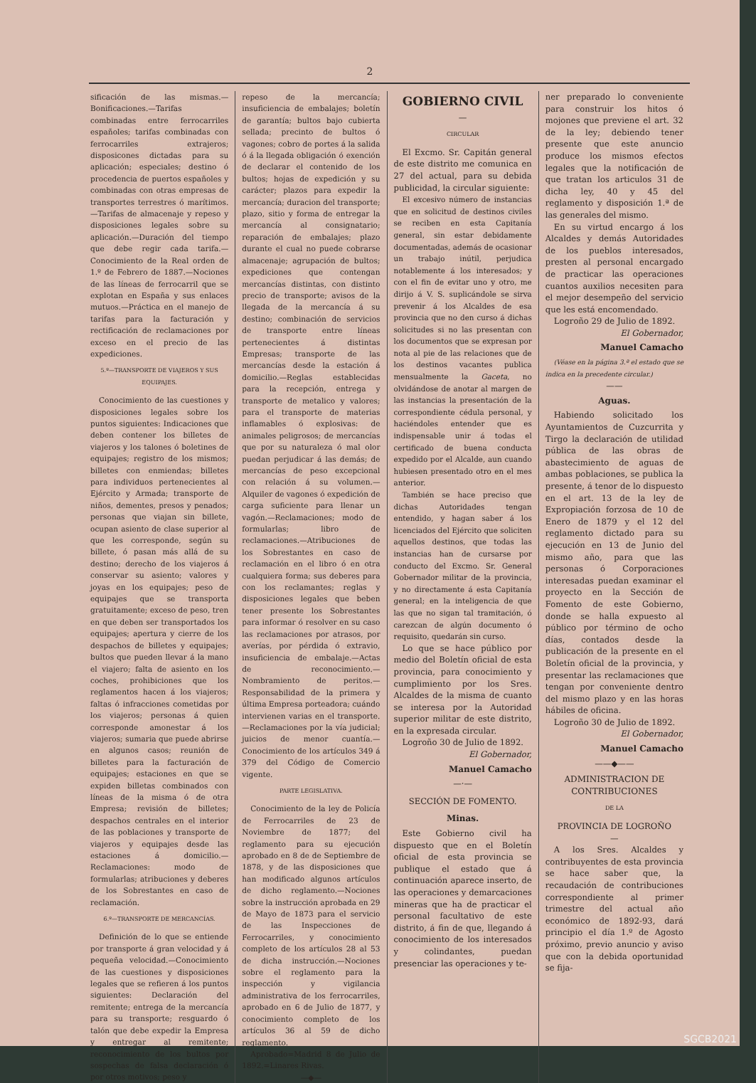2
sificación de las mismas.—Bonificaciones.—Tarifas combinadas entre ferrocarriles españoles; tarifas combinadas con ferrocarriles extrajeros; disposicones dictadas para su aplicación; especiales; destino ó procedencia de puertos españoles y combinadas con otras empresas de transportes terrestres ó marítimos.—Tarifas de almacenaje y repeso y disposiciones legales sobre su aplicación.—Duración del tiempo que debe regir cada tarifa.—Conocimiento de la Real orden de 1.º de Febrero de 1887.—Nociones de las líneas de ferrocarril que se explotan en España y sus enlaces mutuos.—Práctica en el manejo de tarifas para la facturación y rectificación de reclamaciones por exceso en el precio de las expediciones.
5.º—TRANSPORTE DE VIAJEROS Y SUS EQUIPAJES.
Conocimiento de las cuestiones y disposiciones legales sobre los puntos siguientes: Indicaciones que deben contener los billetes de viajeros y los talones ó boletines de equipajes; registro de los mismos; billetes con enmiendas; billetes para individuos pertenecientes al Ejército y Armada; transporte de niños, dementes, presos y penados; personas que viajan sin billete, ocupan asiento de clase superior al que les corresponde, según su billete, ó pasan más allá de su destino; derecho de los viajeros á conservar su asiento; valores y joyas en los equipajes; peso de equipajes que se transporta gratuitamente; exceso de peso, tren en que deben ser transportados los equipajes; apertura y cierre de los despachos de billetes y equipajes; bultos que pueden llevar á la mano el viajero; falta de asiento en los coches, prohibiciones que los reglamentos hacen á los viajeros; faltas ó infracciones cometidas por los viajeros; personas á quien corresponde amonestar á los viajeros; sumaria que puede abrirse en algunos casos; reunión de billetes para la facturación de equipajes; estaciones en que se expiden billetas combinados con líneas de la misma ó de otra Empresa; revisión de billetes; despachos centrales en el interior de las poblaciones y transporte de viajeros y equipajes desde las estaciones á domicilio.—Reclamaciones: modo de formularlas; atribuciones y deberes de los Sobrestantes en caso de reclamación.
6.º—TRANSPORTE DE MERCANCÍAS.
Definición de lo que se entiende por transporte á gran velocidad y á pequeña velocidad.—Conocimiento de las cuestiones y disposiciones legales que se refieren á los puntos siguientes: Declaración del remitente; entrega de la mercancía para su transporte; resguardo ó talón que debe expedir la Empresa y entregar al remitente; reconocimiento de los bultos por sospechas de falsa declaración ó por otros motivos; peso y
repeso de la mercancía; insuficiencia de embalajes; boletín de garantía; bultos bajo cubierta sellada; precinto de bultos ó vagones; cobro de portes á la salida ó á la llegada obligación ó exención de declarar el contenido de los bultos; hojas de expedición y su carácter; plazos para expedir la mercancía; duracion del transporte; plazo, sitio y forma de entregar la mercancía al consignatario; reparación de embalajes; plazo durante el cual no puede cobrarse almacenaje; agrupación de bultos; expediciones que contengan mercancías distintas, con distinto precio de transporte; avisos de la llegada de la mercancía á su destino; combinación de servicios de transporte entre líneas pertenecientes á distintas Empresas; transporte de las mercancías desde la estación á domicilio.—Reglas establecidas para la recepción, entrega y transporte de metalico y valores; para el transporte de materias inflamables ó explosivas: de animales peligrosos; de mercancías que por su naturaleza ó mal olor puedan perjudicar á las demás; de mercancías de peso excepcional con relación á su volumen.—Alquiler de vagones ó expedición de carga suficiente para llenar un vagón.—Reclamaciones; modo de formularlas; libro de reclamaciones.—Atribuciones de los Sobrestantes en caso de reclamación en el libro ó en otra cualquiera forma; sus deberes para con los reclamantes; reglas y disposiciones legales que beben tener presente los Sobrestantes para informar ó resolver en su caso las reclamaciones por atrasos, por averías, por pérdida ó extravio, insuficiencia de embalaje.—Actas de reconocimiento.—Nombramiento de peritos.—Responsabilidad de la primera y última Empresa porteadora; cuándo intervienen varias en el transporte.—Reclamaciones por la vía judicial; juicios de menor cuantía.—Conocimiento de los artículos 349 á 379 del Código de Comercio vigente.
PARTE LEGISLATIVA.
Conocimiento de la ley de Policía de Ferrocarriles de 23 de Noviembre de 1877; del reglamento para su ejecución aprobado en 8 de de Septiembre de 1878, y de las disposiciones que han modificado algunos artículos de dicho reglamento.—Nociones sobre la instrucción aprobada en 29 de Mayo de 1873 para el servicio de las Inspecciones de Ferrocarriles, y conocimiento completo de los artículos 28 al 53 de dicha instrucción.—Nociones sobre el reglamento para la inspección y vigilancia administrativa de los ferrocarriles, aprobado en 6 de Julio de 1877, y conocimiento completo de los artículos 36 al 59 de dicho reglamento.
Aprobado=Madrid 8 de Julio de 1892.=Linares Rivas.
—◆—
GOBIERNO CIVIL
—
CIRCULAR
El Excmo. Sr. Capitán general de este distrito me comunica en 27 del actual, para su debida publicidad, la circular siguiente:
El excesivo número de instancias que en solicitud de destinos civiles se reciben en esta Capitanía general, sin estar debidamente documentadas, además de ocasionar un trabajo inútil, perjudica notablemente á los interesados; y con el fin de evitar uno y otro, me dirijo á V. S. suplicándole se sirva prevenir á los Alcaldes de esa provincia que no den curso á dichas solicitudes si no las presentan con los documentos que se expresan por nota al pie de las relaciones que de los destinos vacantes publica mensualmente la Gaceta, no olvidándose de anotar al margen de las instancias la presentación de la correspondiente cédula personal, y haciéndoles entender que es indispensable unir á todas el certificado de buena conducta expedido por el Alcalde, aun cuando hubiesen presentado otro en el mes anterior.
También se hace preciso que dichas Autoridades tengan entendido, y hagan saber á los licenciados del Ejército que soliciten aquellos destinos, que todas las instancias han de cursarse por conducto del Excmo. Sr. General Gobernador militar de la provincia, y no directamente á esta Capitanía general; en la inteligencia de que las que no sigan tal tramitación, ó carezcan de algún documento ó requisito, quedarán sin curso.
Lo que se hace público por medio del Boletín oficial de esta provincia, para conocimiento y cumplimiento por los Sres. Alcaldes de la misma de cuanto se interesa por la Autoridad superior militar de este distrito, en la expresada circular.
Logroño 30 de Julio de 1892.
El Gobernador,
Manuel Camacho
—·—
SECCIÓN DE FOMENTO.
Minas.
Este Gobierno civil ha dispuesto que en el Boletín oficial de esta provincia se publique el estado que á continuación aparece inserto, de las operaciones y demarcaciones mineras que ha de practicar el personal facultativo de este distrito, á fin de que, llegando á conocimiento de los interesados y colindantes, puedan presenciar las operaciones y te-
ner preparado lo conveniente para construir los hitos ó mojones que previene el art. 32 de la ley; debiendo tener presente que este anuncio produce los mismos efectos legales que la notificación de que tratan los articulos 31 de dicha ley, 40 y 45 del reglamento y disposición 1.ª de las generales del mismo.
En su virtud encargo á los Alcaldes y demás Autoridades de los pueblos interesados, presten al personal encargado de practicar las operaciones cuantos auxilios necesiten para el mejor desempeño del servicio que les está encomendado.
Logroño 29 de Julio de 1892.
El Gobernador,
Manuel Camacho
(Véase en la página 3.ª el estado que se indica en la precedente circular.)
——
Aguas.
Habiendo solicitado los Ayuntamientos de Cuzcurrita y Tirgo la declaración de utilidad pública de las obras de abastecimiento de aguas de ambas poblaciones, se publica la presente, á tenor de lo dispuesto en el art. 13 de la ley de Expropiación forzosa de 10 de Enero de 1879 y el 12 del reglamento dictado para su ejecución en 13 de Junio del mismo año, para que las personas ó Corporaciones interesadas puedan examinar el proyecto en la Sección de Fomento de este Gobierno, donde se halla expuesto al público por término de ocho días, contados desde la publicación de la presente en el Boletín oficial de la provincia, y presentar las reclamaciones que tengan por conveniente dentro del mismo plazo y en las horas hábiles de oficina.
Logroño 30 de Julio de 1892.
El Gobernador,
Manuel Camacho
——◆——
ADMINISTRACION DE CONTRIBUCIONES
DE LA
PROVINCIA DE LOGROÑO
—
A los Sres. Alcaldes y contribuyentes de esta provincia se hace saber que, la recaudación de contribuciones correspondiente al primer trimestre del actual año económico de 1892-93, dará principio el día 1.º de Agosto próximo, previo anuncio y aviso que con la debida oportunidad se fija-
SGCB2021